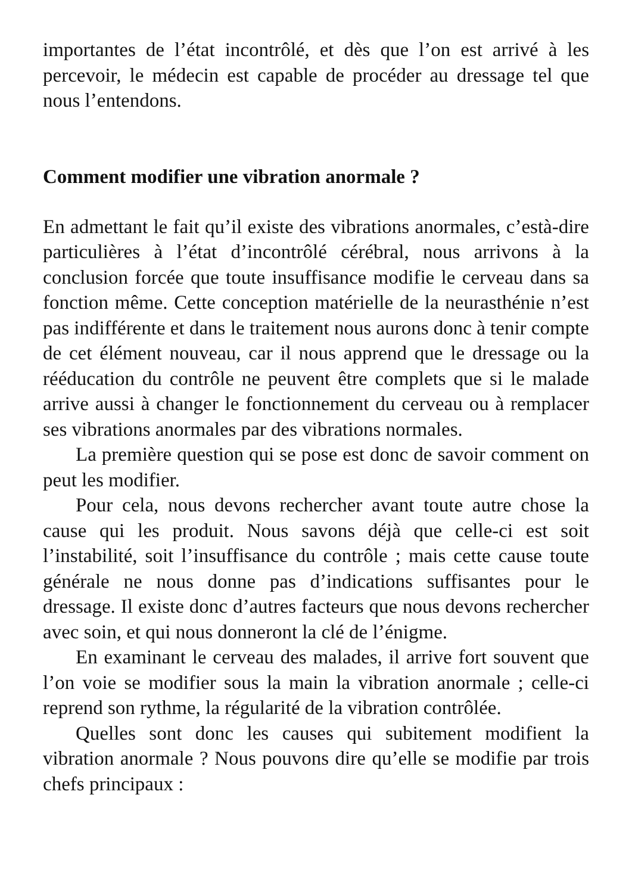importantes de l’état incontrôlé, et dès que l’on est arrivé à les percevoir, le médecin est capable de procéder au dressage tel que nous l’entendons.
Comment modifier une vibration anormale ?
En admettant le fait qu’il existe des vibrations anormales, c’està-dire particulières à l’état d’incontrôlé cérébral, nous arrivons à la conclusion forcée que toute insuffisance modifie le cerveau dans sa fonction même. Cette conception matérielle de la neurasthénie n’est pas indifférente et dans le traitement nous aurons donc à tenir compte de cet élément nouveau, car il nous apprend que le dressage ou la rééducation du contrôle ne peuvent être complets que si le malade arrive aussi à changer le fonctionnement du cerveau ou à remplacer ses vibrations anormales par des vibrations normales.
La première question qui se pose est donc de savoir comment on peut les modifier.
Pour cela, nous devons rechercher avant toute autre chose la cause qui les produit. Nous savons déjà que celle-ci est soit l’instabilité, soit l’insuffisance du contrôle ; mais cette cause toute générale ne nous donne pas d’indications suffisantes pour le dressage. Il existe donc d’autres facteurs que nous devons rechercher avec soin, et qui nous donneront la clé de l’énigme.
En examinant le cerveau des malades, il arrive fort souvent que l’on voie se modifier sous la main la vibration anormale ; celle-ci reprend son rythme, la régularité de la vibration contrôlée.
Quelles sont donc les causes qui subitement modifient la vibration anormale ? Nous pouvons dire qu’elle se modifie par trois chefs principaux :